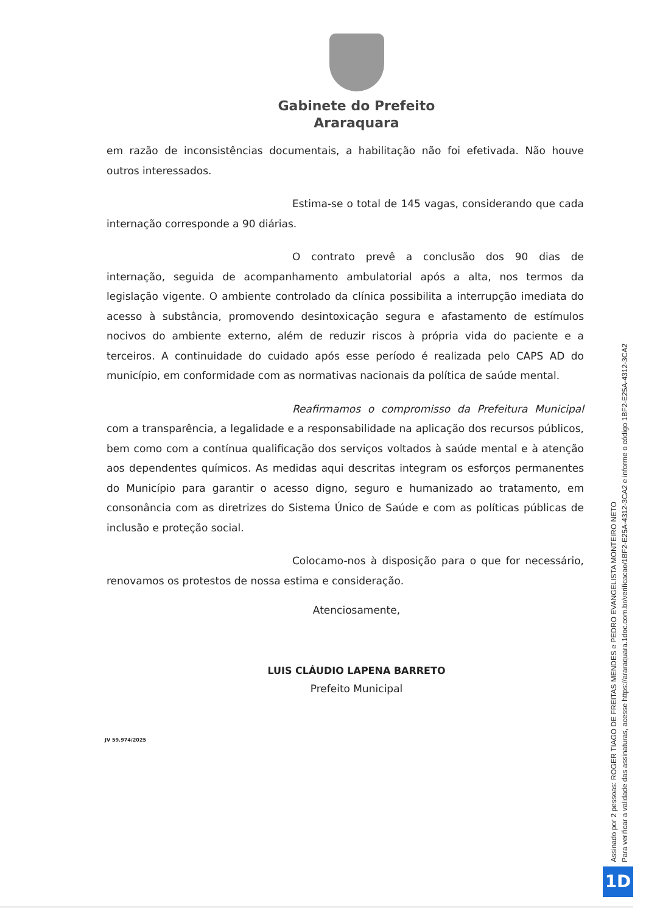Gabinete do Prefeito
Araraquara
em razão de inconsistências documentais, a habilitação não foi efetivada. Não houve outros interessados.
Estima-se o total de 145 vagas, considerando que cada internação corresponde a 90 diárias.
O contrato prevê a conclusão dos 90 dias de internação, seguida de acompanhamento ambulatorial após a alta, nos termos da legislação vigente. O ambiente controlado da clínica possibilita a interrupção imediata do acesso à substância, promovendo desintoxicação segura e afastamento de estímulos nocivos do ambiente externo, além de reduzir riscos à própria vida do paciente e a terceiros. A continuidade do cuidado após esse período é realizada pelo CAPS AD do município, em conformidade com as normativas nacionais da política de saúde mental.
Reafirmamos o compromisso da Prefeitura Municipal com a transparência, a legalidade e a responsabilidade na aplicação dos recursos públicos, bem como com a contínua qualificação dos serviços voltados à saúde mental e à atenção aos dependentes químicos. As medidas aqui descritas integram os esforços permanentes do Município para garantir o acesso digno, seguro e humanizado ao tratamento, em consonância com as diretrizes do Sistema Único de Saúde e com as políticas públicas de inclusão e proteção social.
Colocamo-nos à disposição para o que for necessário, renovamos os protestos de nossa estima e consideração.
Atenciosamente,
LUIS CLÁUDIO LAPENA BARRETO
Prefeito Municipal
JV 59.974/2025
Assinado por 2 pessoas: ROGER TIAGO DE FREITAS MENDES e PEDRO EVANGELISTA MONTEIRO NETO
Para verificar a validade das assinaturas, acesse https://araraquara.1doc.com.br/verificacao/1BF2-E25A-4312-3CA2 e informe o código 1BF2-E25A-4312-3CA2
1D